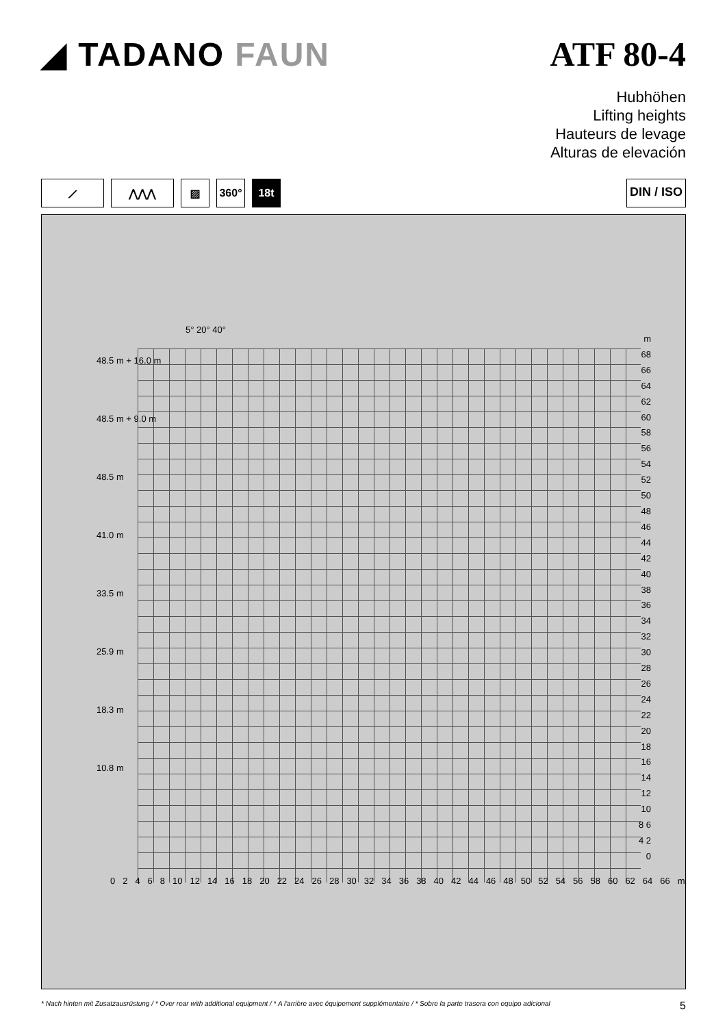◢ TADANO FAUN ATF 80-4
Hubhöhen
Lifting heights
Hauteurs de levage
Alturas de elevación
⟋ ⋀⋀⋀ ▨ 360° 18t
DIN / ISO
5° 20° 40°
48.5 m + 16.0 m
48.5 m + 9.0 m
48.5 m
41.0 m
33.5 m
25.9 m
18.3 m
10.8 m
m 68 66 64 62 60 58 56 54 52 50 48 46 44 42 40 38 36 34 32 30 28 26 24 22 20 18 16 14 12 10 8 6 4 2 0
02468 10 12 14 16 18 20 22 24 26 28 30 32 34 36 38 40 42 44 46 48 50 52 54 56 58 60 62 64 66 m
* Nach hinten mit Zusatzausrüstung / * Over rear with additional equipment / * A l'arrière avec équipement supplémentaire / * Sobre la parte trasera con equipo adicional 5